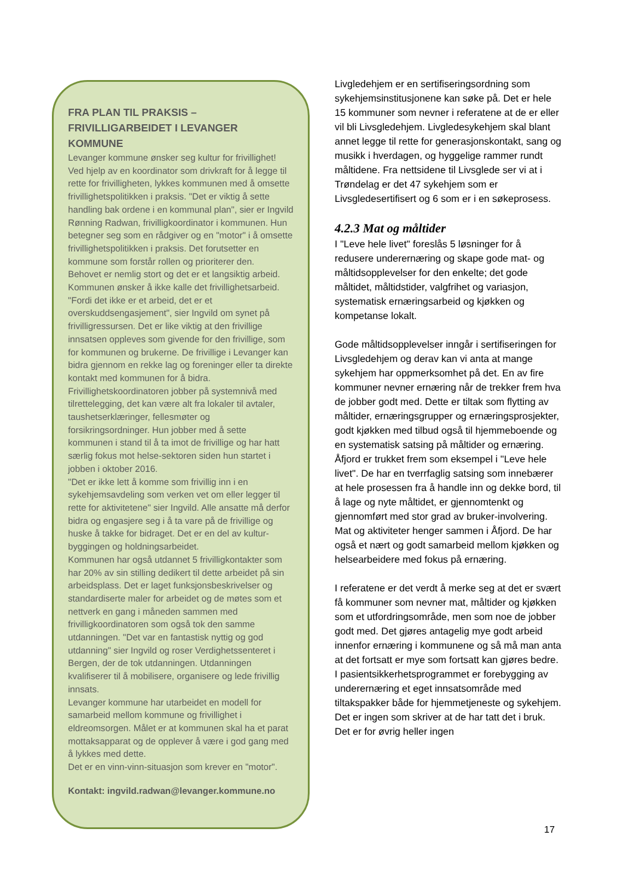FRA PLAN TIL PRAKSIS –
FRIVILLIGARBEIDET I LEVANGER
KOMMUNE
Levanger kommune ønsker seg kultur for frivillighet! Ved hjelp av en koordinator som drivkraft for å legge til rette for frivilligheten, lykkes kommunen med å omsette frivillighetspolitikken i praksis. "Det er viktig å sette handling bak ordene i en kommunal plan", sier er Ingvild Rønning Radwan, frivilligkoordinator i kommunen. Hun betegner seg som en rådgiver og en "motor" i å omsette frivillighetspolitikken i praksis. Det forutsetter en kommune som forstår rollen og prioriterer den.
Behovet er nemlig stort og det er et langsiktig arbeid. Kommunen ønsker å ikke kalle det frivillighetsarbeid. "Fordi det ikke er et arbeid, det er et overskuddsengasjement", sier Ingvild om synet på frivilligressursen. Det er like viktig at den frivillige innsatsen oppleves som givende for den frivillige, som for kommunen og brukerne. De frivillige i Levanger kan bidra gjennom en rekke lag og foreninger eller ta direkte kontakt med kommunen for å bidra. Frivillighetskoordinatoren jobber på systemnivå med tilrettelegging, det kan være alt fra lokaler til avtaler, taushetserklæringer, fellesmøter og forsikringsordninger. Hun jobber med å sette kommunen i stand til å ta imot de frivillige og har hatt særlig fokus mot helse-sektoren siden hun startet i jobben i oktober 2016.
"Det er ikke lett å komme som frivillig inn i en sykehjemsavdeling som verken vet om eller legger til rette for aktivitetene" sier Ingvild. Alle ansatte må derfor bidra og engasjere seg i å ta vare på de frivillige og huske å takke for bidraget. Det er en del av kultur-byggingen og holdningsarbeidet.
Kommunen har også utdannet 5 frivilligkontakter som har 20% av sin stilling dedikert til dette arbeidet på sin arbeidsplass. Det er laget funksjonsbeskrivelser og standardiserte maler for arbeidet og de møtes som et nettverk en gang i måneden sammen med frivilligkoordinatoren som også tok den samme utdanningen. "Det var en fantastisk nyttig og god utdanning" sier Ingvild og roser Verdighetssenteret i Bergen, der de tok utdanningen. Utdanningen kvalifiserer til å mobilisere, organisere og lede frivillig innsats.
Levanger kommune har utarbeidet en modell for samarbeid mellom kommune og frivillighet i eldreomsorgen. Målet er at kommunen skal ha et parat mottaksapparat og de opplever å være i god gang med å lykkes med dette.
Det er en vinn-vinn-situasjon som krever en "motor".
Kontakt: ingvild.radwan@levanger.kommune.no
Livgledehjem er en sertifiseringsordning som sykehjemsinstitusjonene kan søke på. Det er hele 15 kommuner som nevner i referatene at de er eller vil bli Livsgledehjem. Livgledesykehjem skal blant annet legge til rette for generasjonskontakt, sang og musikk i hverdagen, og hyggelige rammer rundt måltidene. Fra nettsidene til Livsglede ser vi at i Trøndelag er det 47 sykehjem som er Livsgledesertifisert og 6 som er i en søkeprosess.
4.2.3 Mat og måltider
I "Leve hele livet" foreslås 5 løsninger for å redusere underernæring og skape gode mat- og måltidsopplevelser for den enkelte; det gode måltidet, måltidstider, valgfrihet og variasjon, systematisk ernæringsarbeid og kjøkken og kompetanse lokalt.
Gode måltidsopplevelser inngår i sertifiseringen for Livsgledehjem og derav kan vi anta at mange sykehjem har oppmerksomhet på det. En av fire kommuner nevner ernæring når de trekker frem hva de jobber godt med. Dette er tiltak som flytting av måltider, ernæringsgrupper og ernæringsprosjekter, godt kjøkken med tilbud også til hjemmeboende og en systematisk satsing på måltider og ernæring. Åfjord er trukket frem som eksempel i "Leve hele livet". De har en tverrfaglig satsing som innebærer at hele prosessen fra å handle inn og dekke bord, til å lage og nyte måltidet, er gjennomtenkt og gjennomført med stor grad av bruker-involvering. Mat og aktiviteter henger sammen i Åfjord. De har også et nært og godt samarbeid mellom kjøkken og helsearbeidere med fokus på ernæring.
I referatene er det verdt å merke seg at det er svært få kommuner som nevner mat, måltider og kjøkken som et utfordringsområde, men som noe de jobber godt med. Det gjøres antagelig mye godt arbeid innenfor ernæring i kommunene og så må man anta at det fortsatt er mye som fortsatt kan gjøres bedre.
I pasientsikkerhetsprogrammet er forebygging av underernæring et eget innsatsområde med tiltakspakker både for hjemmetjeneste og sykehjem. Det er ingen som skriver at de har tatt det i bruk. Det er for øvrig heller ingen
17